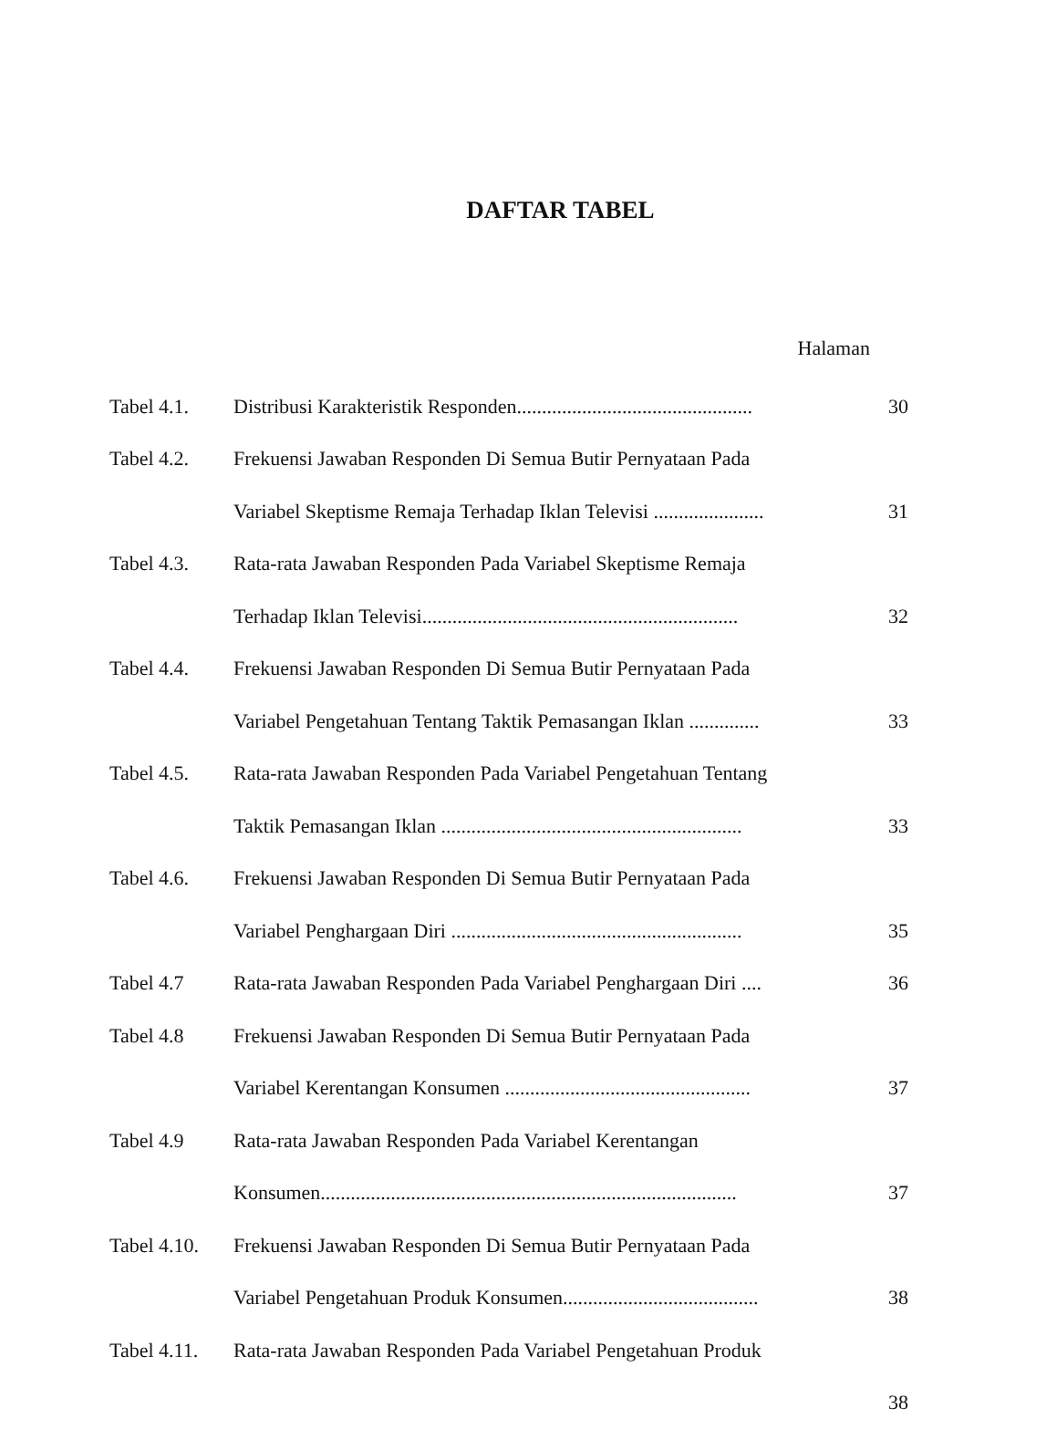DAFTAR TABEL
Halaman
| Tabel 4.1. | Distribusi Karakteristik Responden............................................... | 30 |
| Tabel 4.2. | Frekuensi Jawaban Responden Di Semua Butir Pernyataan Pada | |
| | Variabel Skeptisme Remaja Terhadap Iklan Televisi ...................... | 31 |
| Tabel 4.3. | Rata-rata Jawaban Responden Pada Variabel Skeptisme Remaja | |
| | Terhadap Iklan Televisi............................................................... | 32 |
| Tabel 4.4. | Frekuensi Jawaban Responden Di Semua Butir Pernyataan Pada | |
| | Variabel Pengetahuan Tentang Taktik Pemasangan Iklan .............. | 33 |
| Tabel 4.5. | Rata-rata Jawaban Responden Pada Variabel Pengetahuan Tentang | |
| | Taktik Pemasangan Iklan ............................................................ | 33 |
| Tabel 4.6. | Frekuensi Jawaban Responden Di Semua Butir Pernyataan Pada | |
| | Variabel Penghargaan Diri .......................................................... | 35 |
| Tabel 4.7 | Rata-rata Jawaban Responden Pada Variabel Penghargaan Diri .... | 36 |
| Tabel 4.8 | Frekuensi Jawaban Responden Di Semua Butir Pernyataan Pada | |
| | Variabel Kerentangan Konsumen ................................................. | 37 |
| Tabel 4.9 | Rata-rata Jawaban Responden Pada Variabel Kerentangan | |
| | Konsumen................................................................................... | 37 |
| Tabel 4.10. | Frekuensi Jawaban Responden Di Semua Butir Pernyataan Pada | |
| | Variabel Pengetahuan Produk Konsumen....................................... | 38 |
| Tabel 4.11. | Rata-rata Jawaban Responden Pada Variabel Pengetahuan Produk | |
| | | 38 |